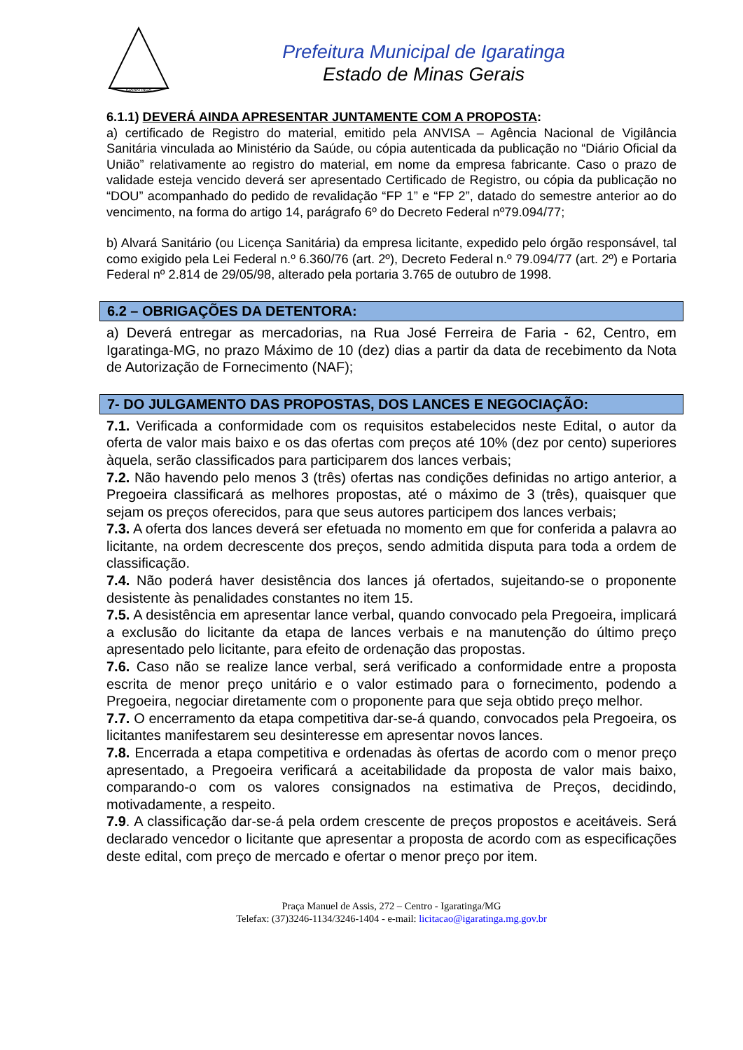IGARATINGA
Prefeitura Municipal de Igaratinga
Estado de Minas Gerais
6.1.1) DEVERÁ AINDA APRESENTAR JUNTAMENTE COM A PROPOSTA:
a) certificado de Registro do material, emitido pela ANVISA – Agência Nacional de Vigilância Sanitária vinculada ao Ministério da Saúde, ou cópia autenticada da publicação no “Diário Oficial da União” relativamente ao registro do material, em nome da empresa fabricante. Caso o prazo de validade esteja vencido deverá ser apresentado Certificado de Registro, ou cópia da publicação no “DOU” acompanhado do pedido de revalidação “FP 1” e “FP 2”, datado do semestre anterior ao do vencimento, na forma do artigo 14, parágrafo 6º do Decreto Federal nº79.094/77;
b) Alvará Sanitário (ou Licença Sanitária) da empresa licitante, expedido pelo órgão responsável, tal como exigido pela Lei Federal n.º 6.360/76 (art. 2º), Decreto Federal n.º 79.094/77 (art. 2º) e Portaria Federal nº 2.814 de 29/05/98, alterado pela portaria 3.765 de outubro de 1998.
6.2 – OBRIGAÇÕES DA DETENTORA:
a) Deverá entregar as mercadorias, na Rua José Ferreira de Faria - 62, Centro, em Igaratinga-MG, no prazo Máximo de 10 (dez) dias a partir da data de recebimento da Nota de Autorização de Fornecimento (NAF);
7- DO JULGAMENTO DAS PROPOSTAS, DOS LANCES E NEGOCIAÇÃO:
7.1. Verificada a conformidade com os requisitos estabelecidos neste Edital, o autor da oferta de valor mais baixo e os das ofertas com preços até 10% (dez por cento) superiores àquela, serão classificados para participarem dos lances verbais;
7.2. Não havendo pelo menos 3 (três) ofertas nas condições definidas no artigo anterior, a Pregoeira classificará as melhores propostas, até o máximo de 3 (três), quaisquer que sejam os preços oferecidos, para que seus autores participem dos lances verbais;
7.3. A oferta dos lances deverá ser efetuada no momento em que for conferida a palavra ao licitante, na ordem decrescente dos preços, sendo admitida disputa para toda a ordem de classificação.
7.4. Não poderá haver desistência dos lances já ofertados, sujeitando-se o proponente desistente às penalidades constantes no item 15.
7.5. A desistência em apresentar lance verbal, quando convocado pela Pregoeira, implicará a exclusão do licitante da etapa de lances verbais e na manutenção do último preço apresentado pelo licitante, para efeito de ordenação das propostas.
7.6. Caso não se realize lance verbal, será verificado a conformidade entre a proposta escrita de menor preço unitário e o valor estimado para o fornecimento, podendo a Pregoeira, negociar diretamente com o proponente para que seja obtido preço melhor.
7.7. O encerramento da etapa competitiva dar-se-á quando, convocados pela Pregoeira, os licitantes manifestarem seu desinteresse em apresentar novos lances.
7.8. Encerrada a etapa competitiva e ordenadas às ofertas de acordo com o menor preço apresentado, a Pregoeira verificará a aceitabilidade da proposta de valor mais baixo, comparando-o com os valores consignados na estimativa de Preços, decidindo, motivadamente, a respeito.
7.9. A classificação dar-se-á pela ordem crescente de preços propostos e aceitáveis. Será declarado vencedor o licitante que apresentar a proposta de acordo com as especificações deste edital, com preço de mercado e ofertar o menor preço por item.
Praça Manuel de Assis, 272 – Centro - Igaratinga/MG
Telefax: (37)3246-1134/3246-1404 - e-mail: licitacao@igaratinga.mg.gov.br